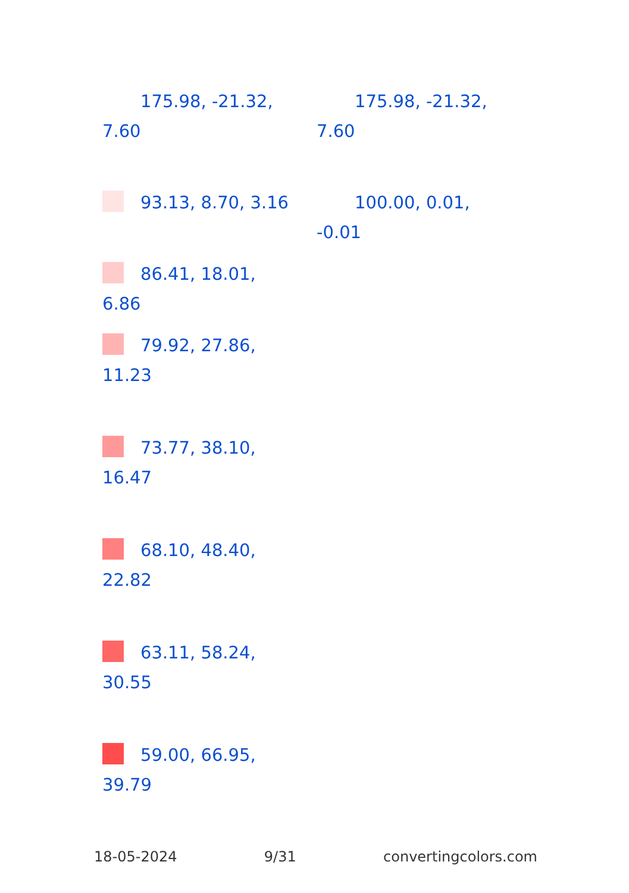175.98, -21.32, 7.60
93.13, 8.70, 3.16
86.41, 18.01, 6.86
79.92, 27.86, 11.23
73.77, 38.10, 16.47
68.10, 48.40, 22.82
63.11, 58.24, 30.55
59.00, 66.95, 39.79
175.98, -21.32, 7.60
100.00, 0.01, -0.01
18-05-2024 9/31 convertingcolors.com